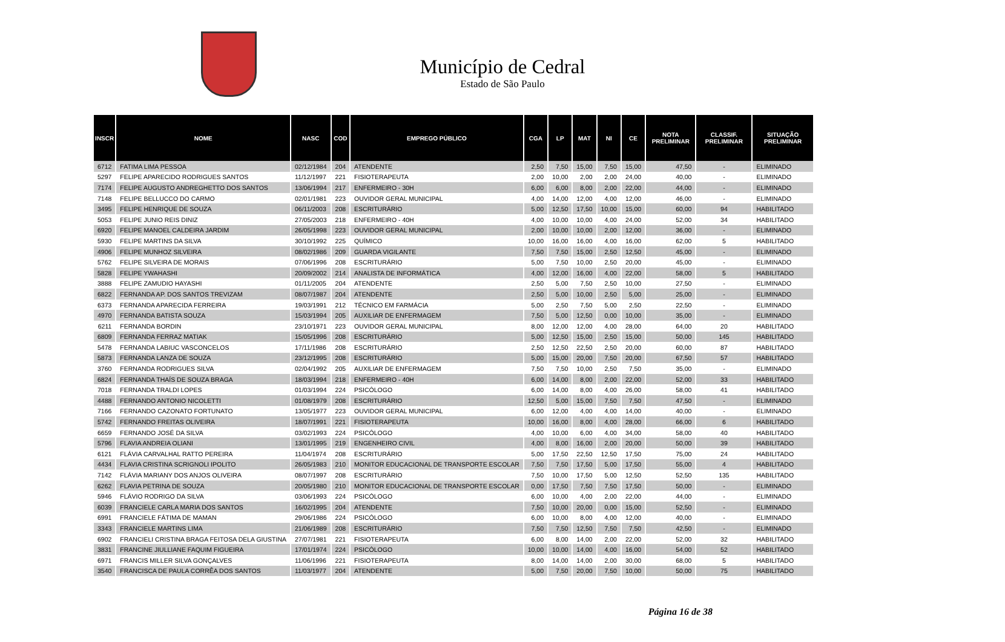Município de Cedral
Estado de São Paulo
| INSCR | NOME | NASC | COD | EMPREGO PÚBLICO | CGA | LP | MAT | NI | CE | NOTA PRELIMINAR | CLASSIF. PRELIMINAR | SITUAÇÃO PRELIMINAR |
| --- | --- | --- | --- | --- | --- | --- | --- | --- | --- | --- | --- | --- |
| 6712 | FATIMA LIMA PESSOA | 02/12/1984 | 204 | ATENDENTE | 2,50 | 7,50 | 15,00 | 7,50 | 15,00 | 47,50 | - | ELIMINADO |
| 5297 | FELIPE APARECIDO RODRIGUES SANTOS | 11/12/1997 | 221 | FISIOTERAPEUTA | 2,00 | 10,00 | 2,00 | 2,00 | 24,00 | 40,00 | - | ELIMINADO |
| 7174 | FELIPE AUGUSTO ANDREGHETTO DOS SANTOS | 13/06/1994 | 217 | ENFERMEIRO - 30H | 6,00 | 6,00 | 8,00 | 2,00 | 22,00 | 44,00 | - | ELIMINADO |
| 7148 | FELIPE BELLUCCO DO CARMO | 02/01/1981 | 223 | OUVIDOR GERAL MUNICIPAL | 4,00 | 14,00 | 12,00 | 4,00 | 12,00 | 46,00 | - | ELIMINADO |
| 3495 | FELIPE HENRIQUE DE SOUZA | 06/11/2003 | 208 | ESCRITURÁRIO | 5,00 | 12,50 | 17,50 | 10,00 | 15,00 | 60,00 | 94 | HABILITADO |
| 5053 | FELIPE JUNIO REIS DINIZ | 27/05/2003 | 218 | ENFERMEIRO - 40H | 4,00 | 10,00 | 10,00 | 4,00 | 24,00 | 52,00 | 34 | HABILITADO |
| 6920 | FELIPE MANOEL CALDEIRA JARDIM | 26/05/1998 | 223 | OUVIDOR GERAL MUNICIPAL | 2,00 | 10,00 | 10,00 | 2,00 | 12,00 | 36,00 | - | ELIMINADO |
| 5930 | FELIPE MARTINS DA SILVA | 30/10/1992 | 225 | QUÍMICO | 10,00 | 16,00 | 16,00 | 4,00 | 16,00 | 62,00 | 5 | HABILITADO |
| 4906 | FELIPE MUNHOZ SILVEIRA | 08/02/1986 | 209 | GUARDA VIGILANTE | 7,50 | 7,50 | 15,00 | 2,50 | 12,50 | 45,00 | - | ELIMINADO |
| 5762 | FELIPE SILVEIRA DE MORAIS | 07/06/1996 | 208 | ESCRITURÁRIO | 5,00 | 7,50 | 10,00 | 2,50 | 20,00 | 45,00 | - | ELIMINADO |
| 5828 | FELIPE YWAHASHI | 20/09/2002 | 214 | ANALISTA DE INFORMÁTICA | 4,00 | 12,00 | 16,00 | 4,00 | 22,00 | 58,00 | 5 | HABILITADO |
| 3888 | FELIPE ZAMUDIO HAYASHI | 01/11/2005 | 204 | ATENDENTE | 2,50 | 5,00 | 7,50 | 2,50 | 10,00 | 27,50 | - | ELIMINADO |
| 6822 | FERNANDA AP. DOS SANTOS TREVIZAM | 08/07/1987 | 204 | ATENDENTE | 2,50 | 5,00 | 10,00 | 2,50 | 5,00 | 25,00 | - | ELIMINADO |
| 6373 | FERNANDA APARECIDA FERREIRA | 19/03/1991 | 212 | TÉCNICO EM FARMÁCIA | 5,00 | 2,50 | 7,50 | 5,00 | 2,50 | 22,50 | - | ELIMINADO |
| 4970 | FERNANDA BATISTA SOUZA | 15/03/1994 | 205 | AUXILIAR DE ENFERMAGEM | 7,50 | 5,00 | 12,50 | 0,00 | 10,00 | 35,00 | - | ELIMINADO |
| 6211 | FERNANDA BORDIN | 23/10/1971 | 223 | OUVIDOR GERAL MUNICIPAL | 8,00 | 12,00 | 12,00 | 4,00 | 28,00 | 64,00 | 20 | HABILITADO |
| 6809 | FERNANDA FERRAZ MATIAK | 15/05/1996 | 208 | ESCRITURÁRIO | 5,00 | 12,50 | 15,00 | 2,50 | 15,00 | 50,00 | 145 | HABILITADO |
| 5478 | FERNANDA LABIUC VASCONCELOS | 17/11/1986 | 208 | ESCRITURÁRIO | 2,50 | 12,50 | 22,50 | 2,50 | 20,00 | 60,00 | 87 | HABILITADO |
| 5873 | FERNANDA LANZA DE SOUZA | 23/12/1995 | 208 | ESCRITURÁRIO | 5,00 | 15,00 | 20,00 | 7,50 | 20,00 | 67,50 | 57 | HABILITADO |
| 3760 | FERNANDA RODRIGUES SILVA | 02/04/1992 | 205 | AUXILIAR DE ENFERMAGEM | 7,50 | 7,50 | 10,00 | 2,50 | 7,50 | 35,00 | - | ELIMINADO |
| 6824 | FERNANDA THAÍS DE SOUZA BRAGA | 18/03/1994 | 218 | ENFERMEIRO - 40H | 6,00 | 14,00 | 8,00 | 2,00 | 22,00 | 52,00 | 33 | HABILITADO |
| 7018 | FERNANDA TRALDI LOPES | 01/03/1994 | 224 | PSICÓLOGO | 6,00 | 14,00 | 8,00 | 4,00 | 26,00 | 58,00 | 41 | HABILITADO |
| 4488 | FERNANDO ANTONIO NICOLETTI | 01/08/1979 | 208 | ESCRITURÁRIO | 12,50 | 5,00 | 15,00 | 7,50 | 7,50 | 47,50 | - | ELIMINADO |
| 7166 | FERNANDO CAZONATO FORTUNATO | 13/05/1977 | 223 | OUVIDOR GERAL MUNICIPAL | 6,00 | 12,00 | 4,00 | 4,00 | 14,00 | 40,00 | - | ELIMINADO |
| 5742 | FERNANDO FREITAS OLIVEIRA | 18/07/1991 | 221 | FISIOTERAPEUTA | 10,00 | 16,00 | 8,00 | 4,00 | 28,00 | 66,00 | 6 | HABILITADO |
| 6659 | FERNANDO JOSÉ DA SILVA | 03/02/1993 | 224 | PSICÓLOGO | 4,00 | 10,00 | 6,00 | 4,00 | 34,00 | 58,00 | 40 | HABILITADO |
| 5796 | FLAVIA ANDREIA OLIANI | 13/01/1995 | 219 | ENGENHEIRO CIVIL | 4,00 | 8,00 | 16,00 | 2,00 | 20,00 | 50,00 | 39 | HABILITADO |
| 6121 | FLÁVIA CARVALHAL RATTO PEREIRA | 11/04/1974 | 208 | ESCRITURÁRIO | 5,00 | 17,50 | 22,50 | 12,50 | 17,50 | 75,00 | 24 | HABILITADO |
| 4434 | FLAVIA CRISTINA SCRIGNOLI IPOLITO | 26/05/1983 | 210 | MONITOR EDUCACIONAL DE TRANSPORTE ESCOLAR | 7,50 | 7,50 | 17,50 | 5,00 | 17,50 | 55,00 | 4 | HABILITADO |
| 7142 | FLÁVIA MARIANY DOS ANJOS OLIVEIRA | 08/07/1997 | 208 | ESCRITURÁRIO | 7,50 | 10,00 | 17,50 | 5,00 | 12,50 | 52,50 | 135 | HABILITADO |
| 6262 | FLAVIA PETRINA DE SOUZA | 20/05/1980 | 210 | MONITOR EDUCACIONAL DE TRANSPORTE ESCOLAR | 0,00 | 17,50 | 7,50 | 7,50 | 17,50 | 50,00 | - | ELIMINADO |
| 5946 | FLÁVIO RODRIGO DA SILVA | 03/06/1993 | 224 | PSICÓLOGO | 6,00 | 10,00 | 4,00 | 2,00 | 22,00 | 44,00 | - | ELIMINADO |
| 6039 | FRANCIELE CARLA MARIA DOS SANTOS | 16/02/1995 | 204 | ATENDENTE | 7,50 | 10,00 | 20,00 | 0,00 | 15,00 | 52,50 | - | ELIMINADO |
| 6991 | FRANCIELE FÁTIMA DE MAMAN | 29/06/1986 | 224 | PSICÓLOGO | 6,00 | 10,00 | 8,00 | 4,00 | 12,00 | 40,00 | - | ELIMINADO |
| 3343 | FRANCIELE MARTINS LIMA | 21/06/1989 | 208 | ESCRITURÁRIO | 7,50 | 7,50 | 12,50 | 7,50 | 7,50 | 42,50 | - | ELIMINADO |
| 6902 | FRANCIELI CRISTINA BRAGA FEITOSA DELA GIUSTINA | 27/07/1981 | 221 | FISIOTERAPEUTA | 6,00 | 8,00 | 14,00 | 2,00 | 22,00 | 52,00 | 32 | HABILITADO |
| 3831 | FRANCINE JIULLIANE FAQUIM FIGUEIRA | 17/01/1974 | 224 | PSICÓLOGO | 10,00 | 10,00 | 14,00 | 4,00 | 16,00 | 54,00 | 52 | HABILITADO |
| 6971 | FRANCIS MILLER SILVA GONÇALVES | 11/06/1996 | 221 | FISIOTERAPEUTA | 8,00 | 14,00 | 14,00 | 2,00 | 30,00 | 68,00 | 5 | HABILITADO |
| 3540 | FRANCISCA DE PAULA CORRÊA DOS SANTOS | 11/03/1977 | 204 | ATENDENTE | 5,00 | 7,50 | 20,00 | 7,50 | 10,00 | 50,00 | 75 | HABILITADO |
Página 16 de 38